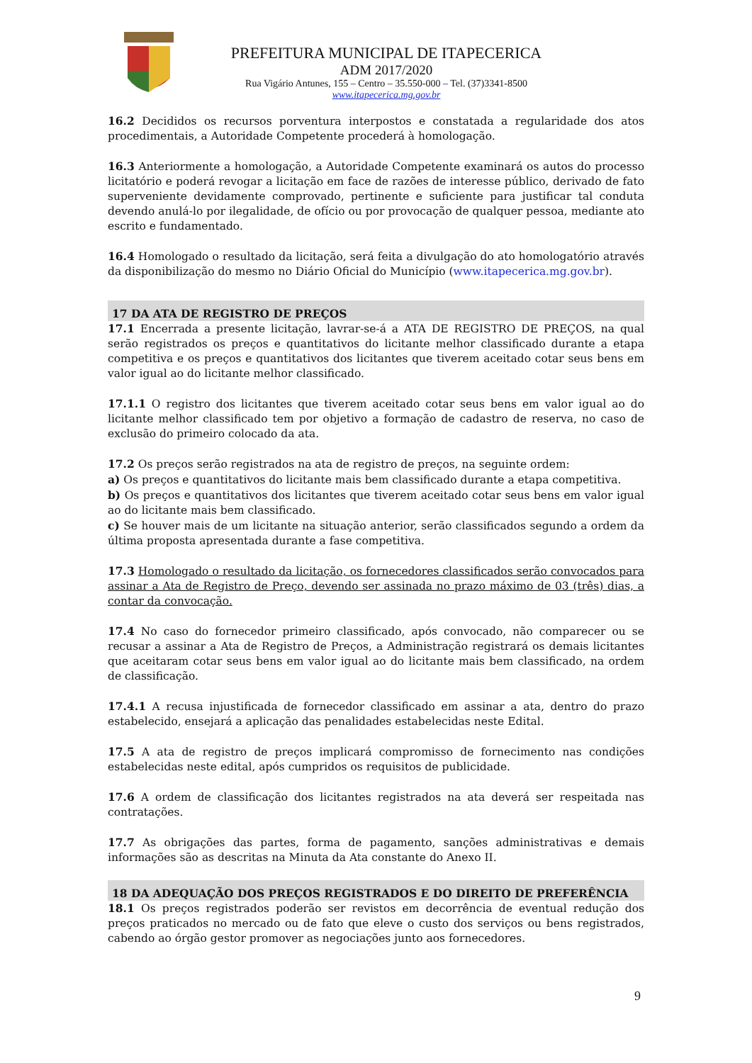PREFEITURA MUNICIPAL DE ITAPECERICA
ADM 2017/2020
Rua Vigário Antunes, 155 – Centro – 35.550-000 – Tel. (37)3341-8500
www.itapecerica.mg.gov.br
16.2 Decididos os recursos porventura interpostos e constatada a regularidade dos atos procedimentais, a Autoridade Competente procederá à homologação.
16.3 Anteriormente a homologação, a Autoridade Competente examinará os autos do processo licitatório e poderá revogar a licitação em face de razões de interesse público, derivado de fato superveniente devidamente comprovado, pertinente e suficiente para justificar tal conduta devendo anulá-lo por ilegalidade, de ofício ou por provocação de qualquer pessoa, mediante ato escrito e fundamentado.
16.4 Homologado o resultado da licitação, será feita a divulgação do ato homologatório através da disponibilização do mesmo no Diário Oficial do Município (www.itapecerica.mg.gov.br).
17 DA ATA DE REGISTRO DE PREÇOS
17.1 Encerrada a presente licitação, lavrar-se-á a ATA DE REGISTRO DE PREÇOS, na qual serão registrados os preços e quantitativos do licitante melhor classificado durante a etapa competitiva e os preços e quantitativos dos licitantes que tiverem aceitado cotar seus bens em valor igual ao do licitante melhor classificado.
17.1.1 O registro dos licitantes que tiverem aceitado cotar seus bens em valor igual ao do licitante melhor classificado tem por objetivo a formação de cadastro de reserva, no caso de exclusão do primeiro colocado da ata.
17.2 Os preços serão registrados na ata de registro de preços, na seguinte ordem:
a) Os preços e quantitativos do licitante mais bem classificado durante a etapa competitiva.
b) Os preços e quantitativos dos licitantes que tiverem aceitado cotar seus bens em valor igual ao do licitante mais bem classificado.
c) Se houver mais de um licitante na situação anterior, serão classificados segundo a ordem da última proposta apresentada durante a fase competitiva.
17.3 Homologado o resultado da licitação, os fornecedores classificados serão convocados para assinar a Ata de Registro de Preço, devendo ser assinada no prazo máximo de 03 (três) dias, a contar da convocação.
17.4 No caso do fornecedor primeiro classificado, após convocado, não comparecer ou se recusar a assinar a Ata de Registro de Preços, a Administração registrará os demais licitantes que aceitaram cotar seus bens em valor igual ao do licitante mais bem classificado, na ordem de classificação.
17.4.1 A recusa injustificada de fornecedor classificado em assinar a ata, dentro do prazo estabelecido, ensejará a aplicação das penalidades estabelecidas neste Edital.
17.5 A ata de registro de preços implicará compromisso de fornecimento nas condições estabelecidas neste edital, após cumpridos os requisitos de publicidade.
17.6 A ordem de classificação dos licitantes registrados na ata deverá ser respeitada nas contratações.
17.7 As obrigações das partes, forma de pagamento, sanções administrativas e demais informações são as descritas na Minuta da Ata constante do Anexo II.
18 DA ADEQUAÇÃO DOS PREÇOS REGISTRADOS E DO DIREITO DE PREFERÊNCIA
18.1 Os preços registrados poderão ser revistos em decorrência de eventual redução dos preços praticados no mercado ou de fato que eleve o custo dos serviços ou bens registrados, cabendo ao órgão gestor promover as negociações junto aos fornecedores.
9